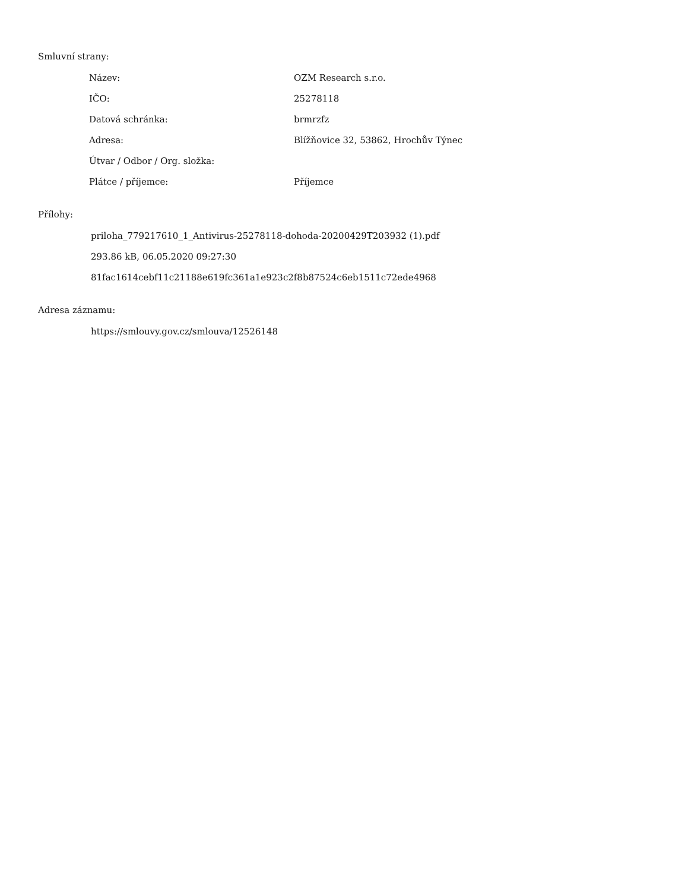Smluvní strany:
| Název: | OZM Research s.r.o. |
| IČO: | 25278118 |
| Datová schránka: | brmrzfz |
| Adresa: | Blížňovice 32, 53862, Hrochův Týnec |
| Útvar / Odbor / Org. složka: | |
| Plátce / příjemce: | Příjemce |
Přílohy:
priloha_779217610_1_Antivirus-25278118-dohoda-20200429T203932 (1).pdf
293.86 kB, 06.05.2020 09:27:30
81fac1614cebf11c21188e619fc361a1e923c2f8b87524c6eb1511c72ede4968
Adresa záznamu:
https://smlouvy.gov.cz/smlouva/12526148